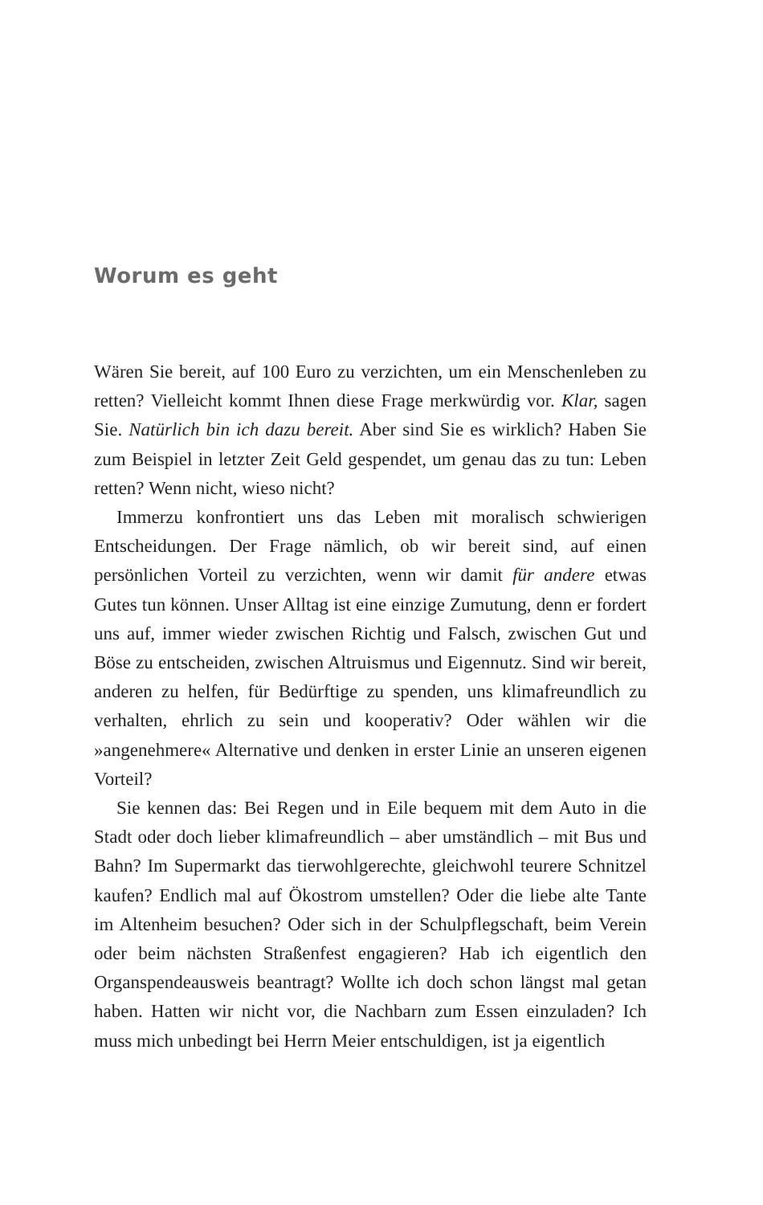Worum es geht
Wären Sie bereit, auf 100 Euro zu verzichten, um ein Menschenleben zu retten? Vielleicht kommt Ihnen diese Frage merkwürdig vor. Klar, sagen Sie. Natürlich bin ich dazu bereit. Aber sind Sie es wirklich? Haben Sie zum Beispiel in letzter Zeit Geld gespendet, um genau das zu tun: Leben retten? Wenn nicht, wieso nicht?
Immerzu konfrontiert uns das Leben mit moralisch schwierigen Entscheidungen. Der Frage nämlich, ob wir bereit sind, auf einen persönlichen Vorteil zu verzichten, wenn wir damit für andere etwas Gutes tun können. Unser Alltag ist eine einzige Zumutung, denn er fordert uns auf, immer wieder zwischen Richtig und Falsch, zwischen Gut und Böse zu entscheiden, zwischen Altruismus und Eigennutz. Sind wir bereit, anderen zu helfen, für Bedürftige zu spenden, uns klimafreundlich zu verhalten, ehrlich zu sein und kooperativ? Oder wählen wir die »angenehmere« Alternative und denken in erster Linie an unseren eigenen Vorteil?
Sie kennen das: Bei Regen und in Eile bequem mit dem Auto in die Stadt oder doch lieber klimafreundlich – aber umständlich – mit Bus und Bahn? Im Supermarkt das tierwohlgerechte, gleichwohl teurere Schnitzel kaufen? Endlich mal auf Ökostrom umstellen? Oder die liebe alte Tante im Altenheim besuchen? Oder sich in der Schulpflegschaft, beim Verein oder beim nächsten Straßenfest engagieren? Hab ich eigentlich den Organspendeausweis beantragt? Wollte ich doch schon längst mal getan haben. Hatten wir nicht vor, die Nachbarn zum Essen einzuladen? Ich muss mich unbedingt bei Herrn Meier entschuldigen, ist ja eigentlich